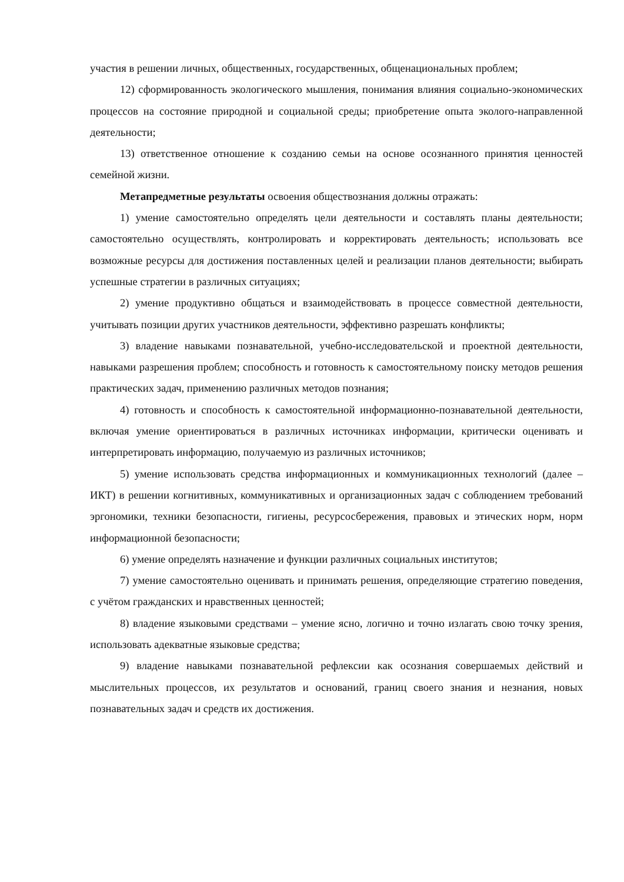участия в решении личных, общественных, государственных, общенациональных проблем;
12) сформированность экологического мышления, понимания влияния социально-экономических процессов на состояние природной и социальной среды; приобретение опыта эколого-направленной деятельности;
13) ответственное отношение к созданию семьи на основе осознанного принятия ценностей семейной жизни.
Метапредметные результаты освоения обществознания должны отражать:
1) умение самостоятельно определять цели деятельности и составлять планы деятельности; самостоятельно осуществлять, контролировать и корректировать деятельность; использовать все возможные ресурсы для достижения поставленных целей и реализации планов деятельности; выбирать успешные стратегии в различных ситуациях;
2) умение продуктивно общаться и взаимодействовать в процессе совместной деятельности, учитывать позиции других участников деятельности, эффективно разрешать конфликты;
3) владение навыками познавательной, учебно-исследовательской и проектной деятельности, навыками разрешения проблем; способность и готовность к самостоятельному поиску методов решения практических задач, применению различных методов познания;
4) готовность и способность к самостоятельной информационно-познавательной деятельности, включая умение ориентироваться в различных источниках информации, критически оценивать и интерпретировать информацию, получаемую из различных источников;
5) умение использовать средства информационных и коммуникационных технологий (далее – ИКТ) в решении когнитивных, коммуникативных и организационных задач с соблюдением требований эргономики, техники безопасности, гигиены, ресурсосбережения, правовых и этических норм, норм информационной безопасности;
6) умение определять назначение и функции различных социальных институтов;
7) умение самостоятельно оценивать и принимать решения, определяющие стратегию поведения, с учётом гражданских и нравственных ценностей;
8) владение языковыми средствами – умение ясно, логично и точно излагать свою точку зрения, использовать адекватные языковые средства;
9) владение навыками познавательной рефлексии как осознания совершаемых действий и мыслительных процессов, их результатов и оснований, границ своего знания и незнания, новых познавательных задач и средств их достижения.